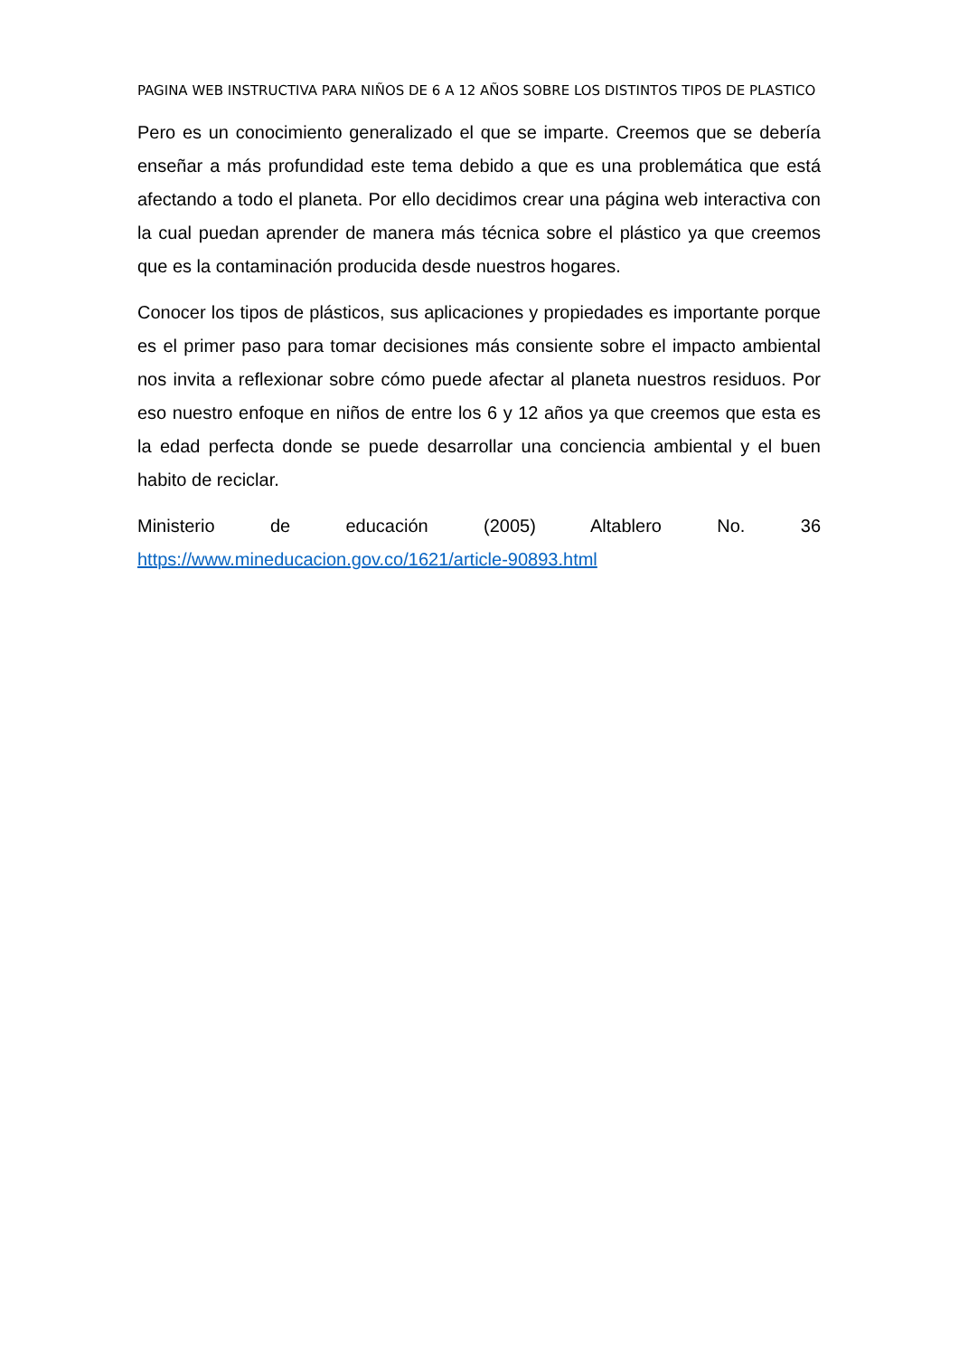PAGINA WEB INSTRUCTIVA PARA NIÑOS DE 6 A 12 AÑOS SOBRE LOS DISTINTOS TIPOS DE PLASTICO
Pero es un conocimiento generalizado el que se imparte. Creemos que se debería enseñar a más profundidad este tema debido a que es una problemática que está afectando a todo el planeta. Por ello decidimos crear una página web interactiva con la cual puedan aprender de manera más técnica sobre el plástico ya que creemos que es la contaminación producida desde nuestros hogares.
Conocer los tipos de plásticos, sus aplicaciones y propiedades es importante porque es el primer paso para tomar decisiones más consiente sobre el impacto ambiental nos invita a reflexionar sobre cómo puede afectar al planeta nuestros residuos. Por eso nuestro enfoque en niños de entre los 6 y 12 años ya que creemos que esta es la edad perfecta donde se puede desarrollar una conciencia ambiental y el buen habito de reciclar.
Ministerio de educación (2005) Altablero No. 36
https://www.mineducacion.gov.co/1621/article-90893.html